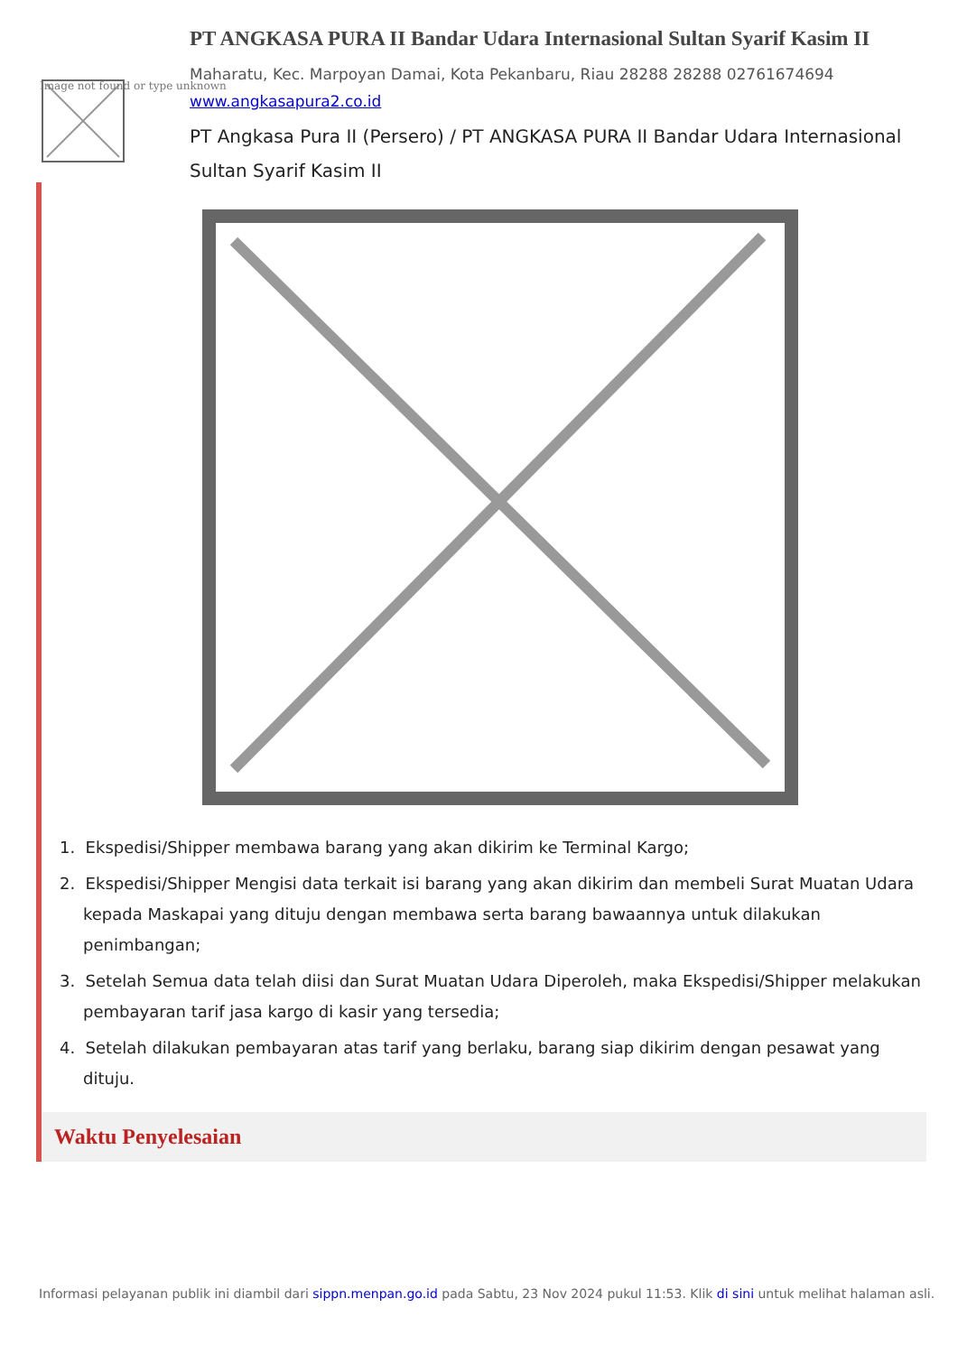PT ANGKASA PURA II Bandar Udara Internasional Sultan Syarif Kasim II
Maharatu, Kec. Marpoyan Damai, Kota Pekanbaru, Riau 28288 28288 02761674694
www.angkasapura2.co.id
PT Angkasa Pura II (Persero) / PT ANGKASA PURA II Bandar Udara Internasional Sultan Syarif Kasim II
Image not found or type unknown
1. Ekspedisi/Shipper membawa barang yang akan dikirim ke Terminal Kargo;
2. Ekspedisi/Shipper Mengisi data terkait isi barang yang akan dikirim dan membeli Surat Muatan Udara kepada Maskapai yang dituju dengan membawa serta barang bawaannya untuk dilakukan penimbangan;
3. Setelah Semua data telah diisi dan Surat Muatan Udara Diperoleh, maka Ekspedisi/Shipper melakukan pembayaran tarif jasa kargo di kasir yang tersedia;
4. Setelah dilakukan pembayaran atas tarif yang berlaku, barang siap dikirim dengan pesawat yang dituju.
Waktu Penyelesaian
Informasi pelayanan publik ini diambil dari sippn.menpan.go.id pada Sabtu, 23 Nov 2024 pukul 11:53. Klik di sini untuk melihat halaman asli.